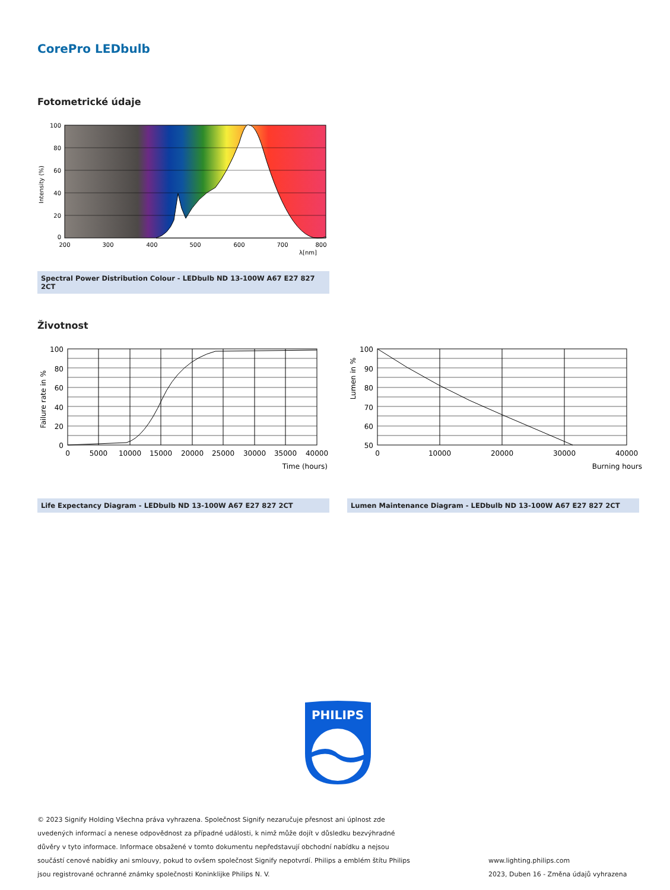CorePro LEDbulb
Fotometrické údaje
100
80
60
40
20
0
200
300
400
500
600
700
800
λ[nm]
Intensity (%)
Spectral Power Distribution Colour - LEDbulb ND 13-100W A67 E27 827 2CT
Životnost
100
80
60
40
20
0
0
5000
10000
15000
20000
25000
30000
35000
40000
Time (hours)
Failure rate in %
Life Expectancy Diagram - LEDbulb ND 13-100W A67 E27 827 2CT
100
90
80
70
60
50
0
10000
20000
30000
40000
Burning hours
Lumen in %
Lumen Maintenance Diagram - LEDbulb ND 13-100W A67 E27 827 2CT
PHILIPS
© 2023 Signify Holding Všechna práva vyhrazena. Společnost Signify nezaručuje přesnost ani úplnost zde uvedených informací a nenese odpovědnost za případné události, k nimž může dojít v důsledku bezvýhradné důvěry v tyto informace. Informace obsažené v tomto dokumentu nepředstavují obchodní nabídku a nejsou součástí cenové nabídky ani smlouvy, pokud to ovšem společnost Signify nepotvrdí. Philips a emblém štítu Philips jsou registrované ochranné známky společnosti Koninklijke Philips N. V.
www.lighting.philips.com
2023, Duben 16 - Změna údajů vyhrazena